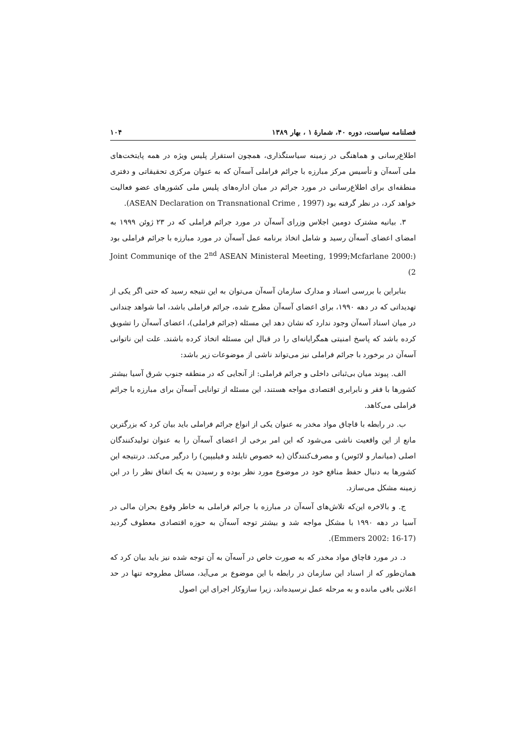فصلنامه سیاست، دوره ۴۰، شمارهٔ ۱ ، بهار ۱۳۸۹ ۱۰۴
اطلاع‌رسانی و هماهنگی در زمینه سیاستگذاری، همچون استقرار پلیس ویژه در همه پایتخت‌های ملی آسه‌آن و تأسیس مرکز مبارزه با جرائم فراملی آسه‌آن که به عنوان مرکزی تحقیقاتی و دفتری منطقه‌ای برای اطلاع‌رسانی در مورد جرائم در میان اداره‌های پلیس ملی کشورهای عضو فعالیت خواهد کرد، در نظر گرفته بود (ASEAN Declaration on Transnational Crime , 1997).
۳. بیانیه مشترک دومین اجلاس وزرای آسه‌آن در مورد جرائم فراملی که در ۲۳ ژوئن ۱۹۹۹ به امضای اعضای آسه‌آن رسید و شامل اتخاذ برنامه عمل آسه‌آن در مورد مبارزه با جرائم فراملی بود (Joint Communiqe of the 2<sup>nd</sup> ASEAN Ministeral Meeting, 1999;Mcfarlane 2000: 2)
بنابراین با بررسی اسناد و مدارک سازمان آسه‌آن می‌توان به این نتیجه رسید که حتی اگر یکی از تهدیداتی که در دهه ۱۹۹۰، برای اعضای آسه‌آن مطرح شده، جرائم فراملی باشد، اما شواهد چندانی در میان اسناد آسه‌آن وجود ندارد که نشان دهد این مسئله (جرائم فراملی)، اعضای آسه‌آن را تشویق کرده باشد که پاسخ امنیتی همگرایانه‌ای را در قبال این مسئله اتخاذ کرده باشند. علت این ناتوانی آسه‌آن در برخورد با جرائم فراملی نیز می‌تواند ناشی از موضوعات زیر باشد:
الف. پیوند میان بی‌ثباتی داخلی و جرائم فراملی: از آنجایی که در منطقه جنوب شرق آسیا بیشتر کشورها با فقر و نابرابری اقتصادی مواجه هستند، این مسئله از توانایی آسه‌آن برای مبارزه با جرائم فراملی می‌کاهد.
ب. در رابطه با قاچاق مواد مخدر به عنوان یکی از انواع جرائم فراملی باید بیان کرد که بزرگترین مانع از این واقعیت ناشی می‌شود که این امر برخی از اعضای آسه‌آن را به عنوان تولیدکنندگان اصلی (میانمار و لائوس) و مصرف‌کنندگان (به خصوص تایلند و فیلیپین) را درگیر می‌کند. درنتیجه این کشورها به دنبال حفظ منافع خود در موضوع مورد نظر بوده و رسیدن به یک اتفاق نظر را در این زمینه مشکل می‌سازد.
ج. و بالاخره این‌که تلاش‌های آسه‌آن در مبارزه با جرائم فراملی به خاطر وقوع بحران مالی در آسیا در دهه ۱۹۹۰ با مشکل مواجه شد و بیشتر توجه آسه‌آن به حوزه اقتصادی معطوف گردید (Emmers 2002: 16-17).
د. در مورد قاچاق مواد مخدر که به صورت خاص در آسه‌آن به آن توجه شده نیز باید بیان کرد که همان‌طور که از اسناد این سازمان در رابطه با این موضوع بر می‌آید، مسائل مطروحه تنها در حد اعلانی باقی مانده و به مرحله عمل نرسیده‌اند، زیرا سازوکار اجرای این اصول